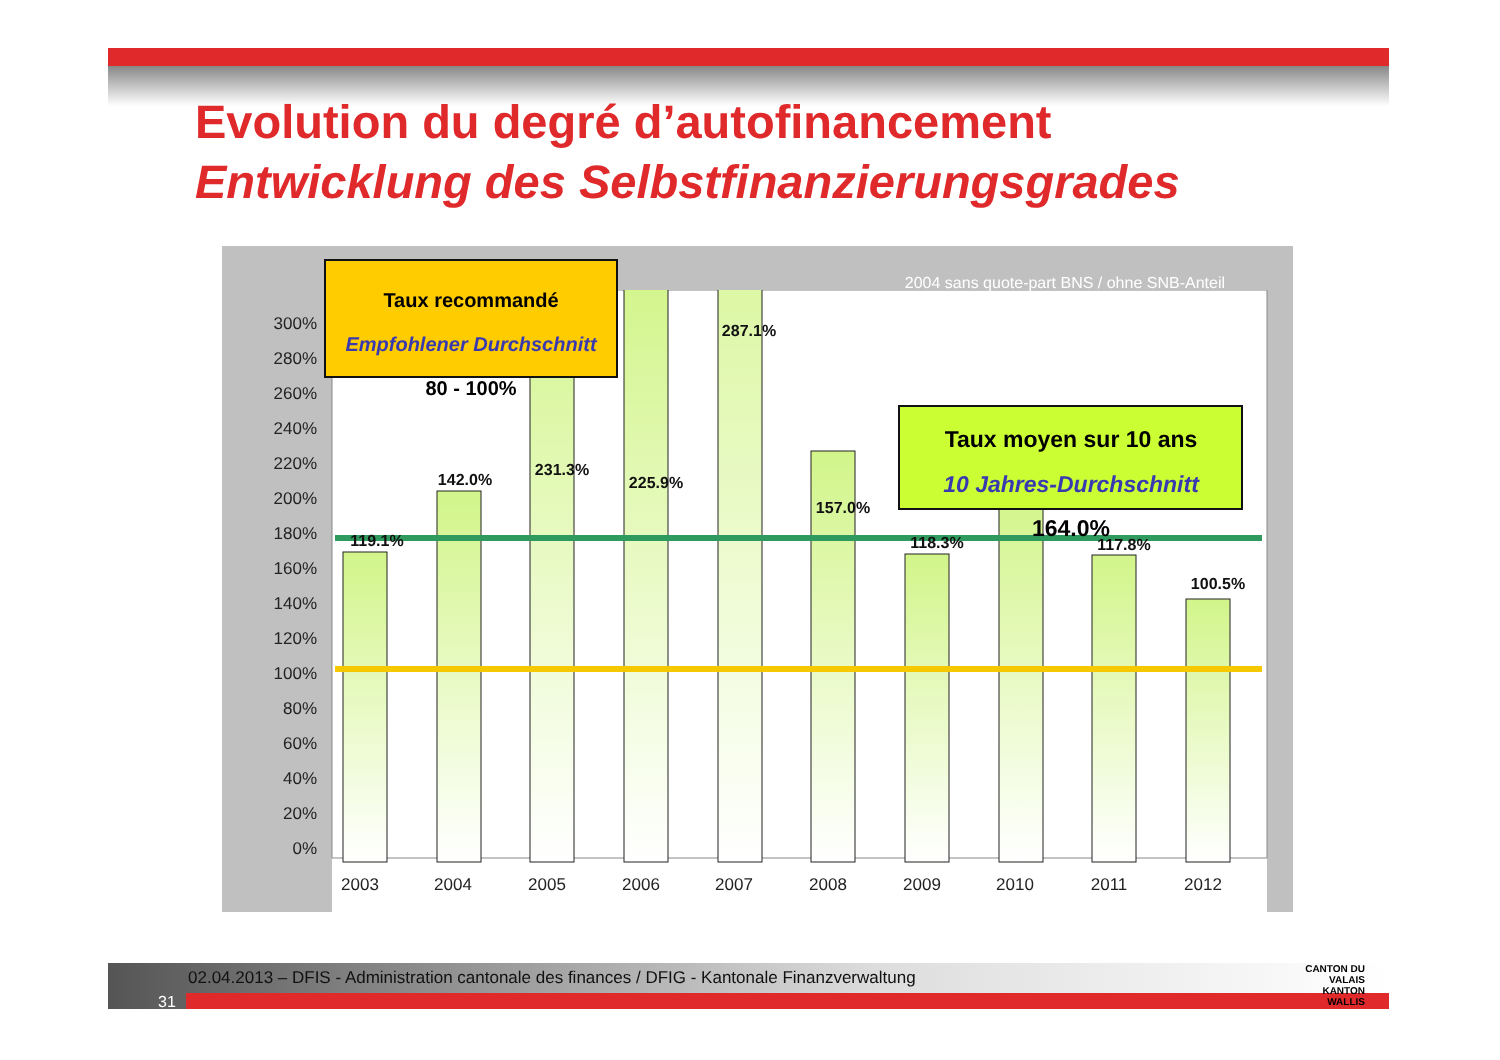Evolution du degré d’autofinancement
Entwicklung des Selbstfinanzierungsgrades
300%
280%
260%
240%
220%
200%
180%
160%
140%
120%
100%
80%
60%
40%
20%
0%
119.1%
142.0%
231.3%
225.9%
287.1%
157.0%
118.3%
141.2%
117.8%
100.5%
2003
2004
2005
2006
2007
2008
2009
2010
2011
2012
2004 sans quote-part BNS / ohne SNB-Anteil
Taux recommandé
Empfohlener Durchschnitt
80 - 100%
Taux moyen sur 10 ans
10 Jahres-Durchschnitt
164.0%
02.04.2013 – DFIS - Administration cantonale des finances / DFIG - Kantonale Finanzverwaltung
31
CANTON DU VALAIS
KANTON WALLIS